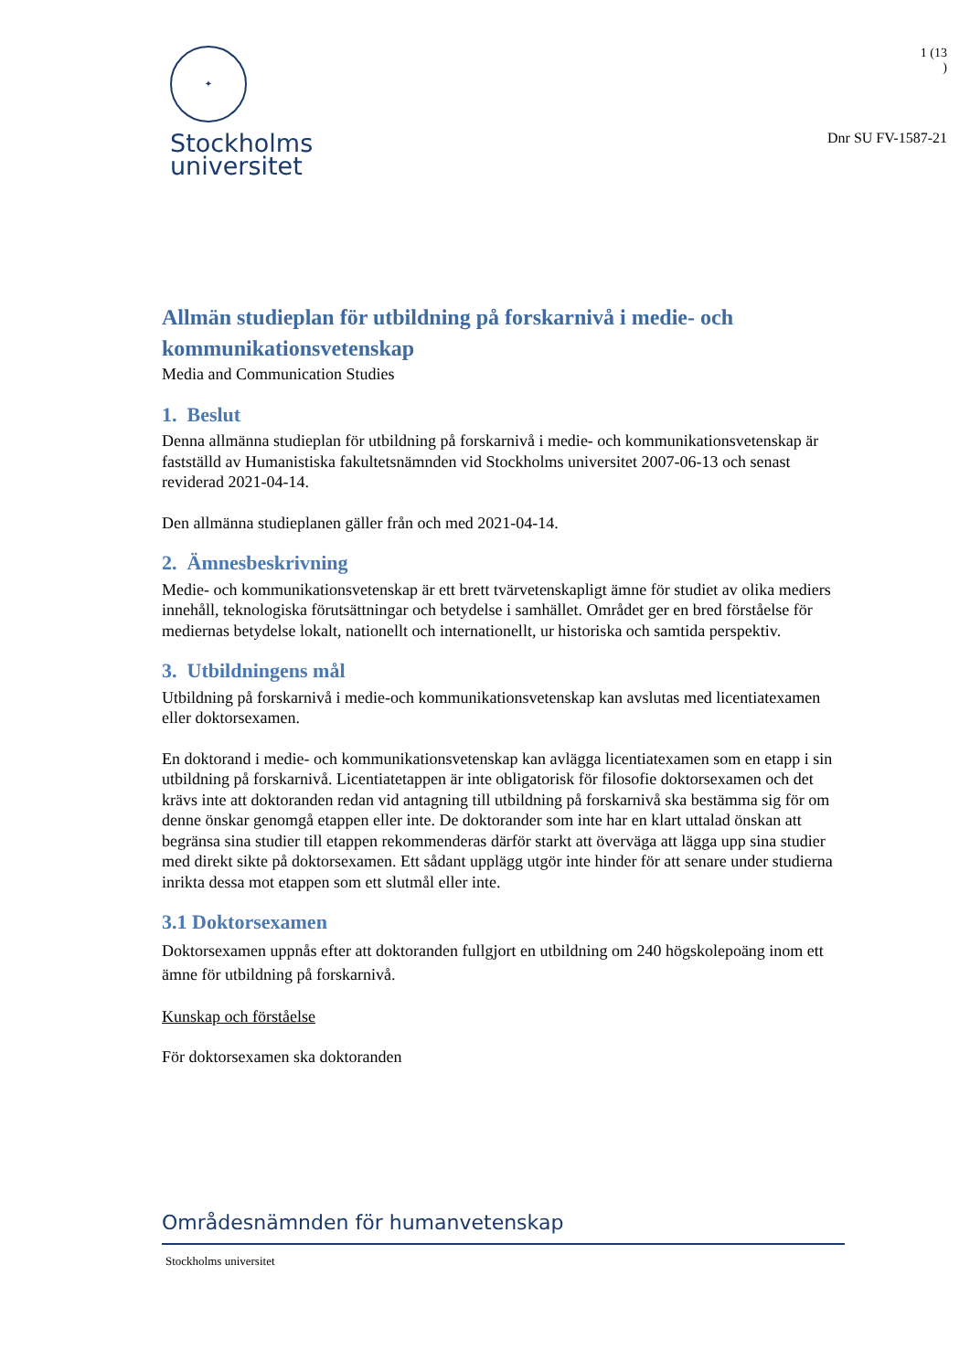✦
Stockholms
universitet
1 (13
)
Dnr SU FV-1587-21
Allmän studieplan för utbildning på forskarnivå i medie- och kommunikationsvetenskap
Media and Communication Studies
1. Beslut
Denna allmänna studieplan för utbildning på forskarnivå i medie- och kommunikationsvetenskap är fastställd av Humanistiska fakultetsnämnden vid Stockholms universitet 2007-06-13 och senast reviderad 2021-04-14.
Den allmänna studieplanen gäller från och med 2021-04-14.
2. Ämnesbeskrivning
Medie- och kommunikationsvetenskap är ett brett tvärvetenskapligt ämne för studiet av olika mediers innehåll, teknologiska förutsättningar och betydelse i samhället. Området ger en bred förståelse för mediernas betydelse lokalt, nationellt och internationellt, ur historiska och samtida perspektiv.
3. Utbildningens mål
Utbildning på forskarnivå i medie-och kommunikationsvetenskap kan avslutas med licentiatexamen eller doktorsexamen.
En doktorand i medie- och kommunikationsvetenskap kan avlägga licentiatexamen som en etapp i sin utbildning på forskarnivå. Licentiatetappen är inte obligatorisk för filosofie doktorsexamen och det krävs inte att doktoranden redan vid antagning till utbildning på forskarnivå ska bestämma sig för om denne önskar genomgå etappen eller inte. De doktorander som inte har en klart uttalad önskan att begränsa sina studier till etappen rekommenderas därför starkt att överväga att lägga upp sina studier med direkt sikte på doktorsexamen. Ett sådant upplägg utgör inte hinder för att senare under studierna inrikta dessa mot etappen som ett slutmål eller inte.
3.1 Doktorsexamen
Doktorsexamen uppnås efter att doktoranden fullgjort en utbildning om 240 högskolepoäng inom ett ämne för utbildning på forskarnivå.
Kunskap och förståelse
För doktorsexamen ska doktoranden
Områdesnämnden för humanvetenskap
Stockholms universitet